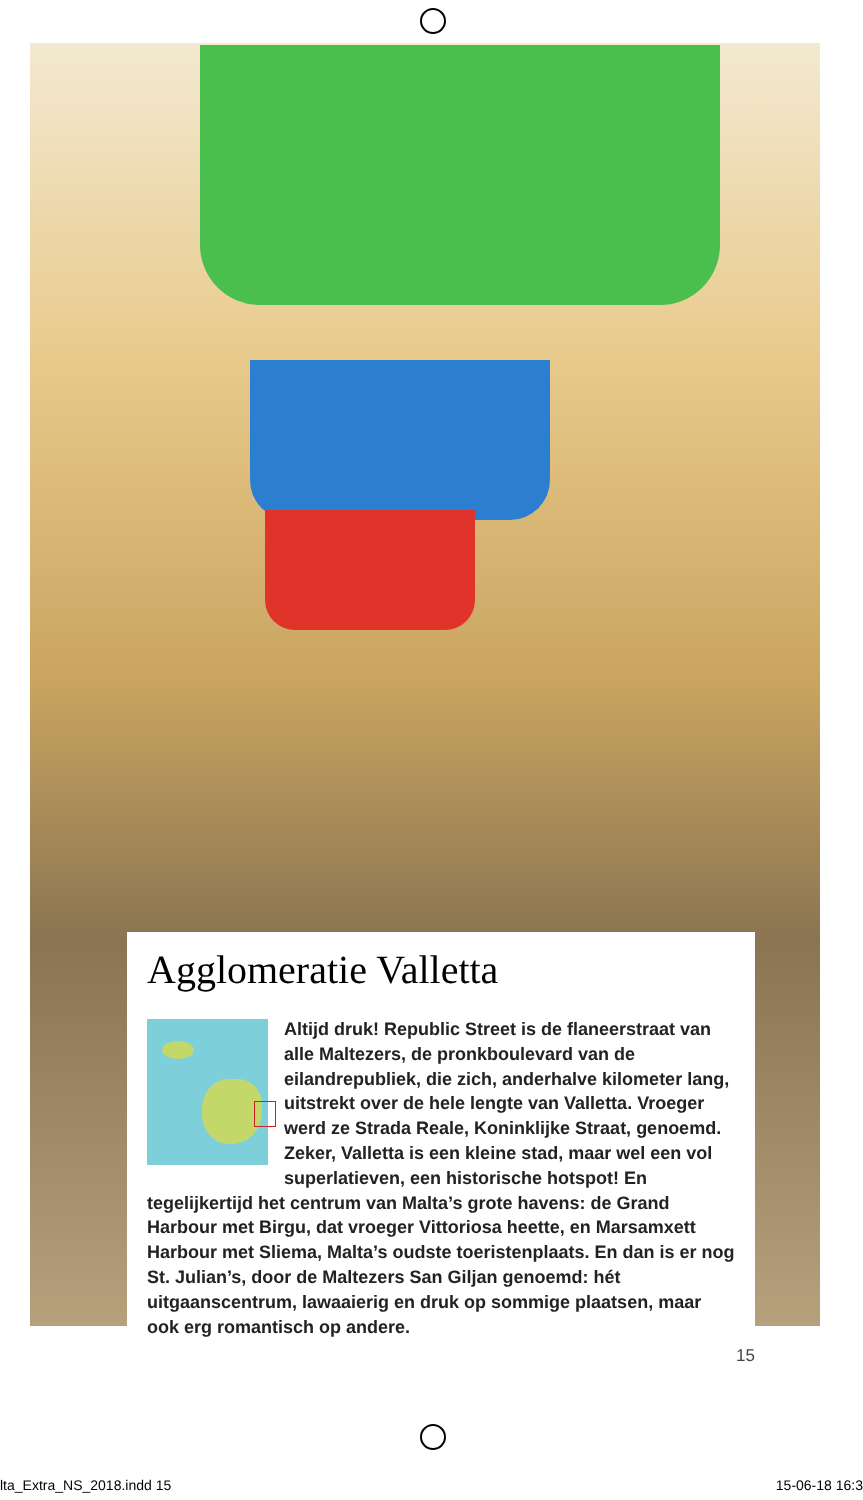Agglomeratie Valletta
Altijd druk! Republic Street is de flaneerstraat van alle Maltezers, de pronkboulevard van de eilandrepubliek, die zich, anderhalve kilometer lang, uitstrekt over de hele lengte van Valletta. Vroeger werd ze Strada Reale, Koninklijke Straat, genoemd. Zeker, Valletta is een kleine stad, maar wel een vol superlatieven, een historische hotspot! En tegelijkertijd het centrum van Malta’s grote havens: de Grand Harbour met Birgu, dat vroeger Vittoriosa heette, en Marsamxett Harbour met Sliema, Malta’s oudste toeristenplaats. En dan is er nog St. Julian’s, door de Maltezers San Giljan genoemd: hét uitgaanscentrum, lawaaierig en druk op sommige plaatsen, maar ook erg romantisch op andere.
15
lta_Extra_NS_2018.indd 15 15-06-18 16:3